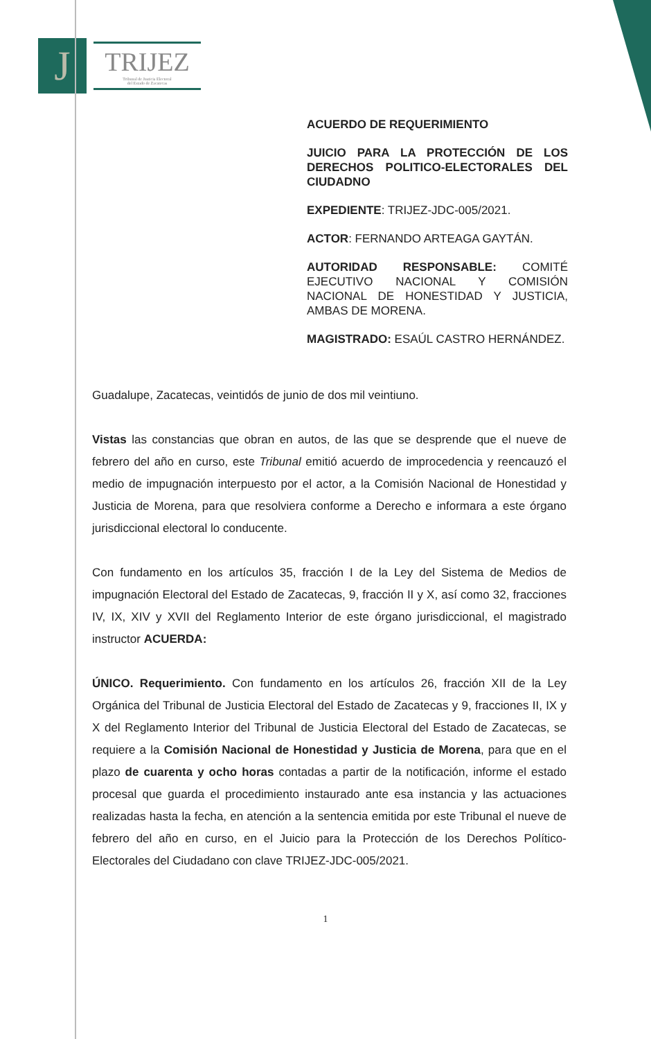J
TRIJEZ
Tribunal de Justicia Electoral
del Estado de Zacatecas
ACUERDO DE REQUERIMIENTO
JUICIO PARA LA PROTECCIÓN DE LOS DERECHOS POLITICO-ELECTORALES DEL CIUDADNO
EXPEDIENTE: TRIJEZ-JDC-005/2021.
ACTOR: FERNANDO ARTEAGA GAYTÁN.
AUTORIDAD RESPONSABLE: COMITÉ EJECUTIVO NACIONAL Y COMISIÓN NACIONAL DE HONESTIDAD Y JUSTICIA, AMBAS DE MORENA.
MAGISTRADO: ESAÚL CASTRO HERNÁNDEZ.
Guadalupe, Zacatecas, veintidós de junio de dos mil veintiuno.
Vistas las constancias que obran en autos, de las que se desprende que el nueve de febrero del año en curso, este Tribunal emitió acuerdo de improcedencia y reencauzó el medio de impugnación interpuesto por el actor, a la Comisión Nacional de Honestidad y Justicia de Morena, para que resolviera conforme a Derecho e informara a este órgano jurisdiccional electoral lo conducente.
Con fundamento en los artículos 35, fracción I de la Ley del Sistema de Medios de impugnación Electoral del Estado de Zacatecas, 9, fracción II y X, así como 32, fracciones IV, IX, XIV y XVII del Reglamento Interior de este órgano jurisdiccional, el magistrado instructor ACUERDA:
ÚNICO. Requerimiento. Con fundamento en los artículos 26, fracción XII de la Ley Orgánica del Tribunal de Justicia Electoral del Estado de Zacatecas y 9, fracciones II, IX y X del Reglamento Interior del Tribunal de Justicia Electoral del Estado de Zacatecas, se requiere a la Comisión Nacional de Honestidad y Justicia de Morena, para que en el plazo de cuarenta y ocho horas contadas a partir de la notificación, informe el estado procesal que guarda el procedimiento instaurado ante esa instancia y las actuaciones realizadas hasta la fecha, en atención a la sentencia emitida por este Tribunal el nueve de febrero del año en curso, en el Juicio para la Protección de los Derechos Político-Electorales del Ciudadano con clave TRIJEZ-JDC-005/2021.
1